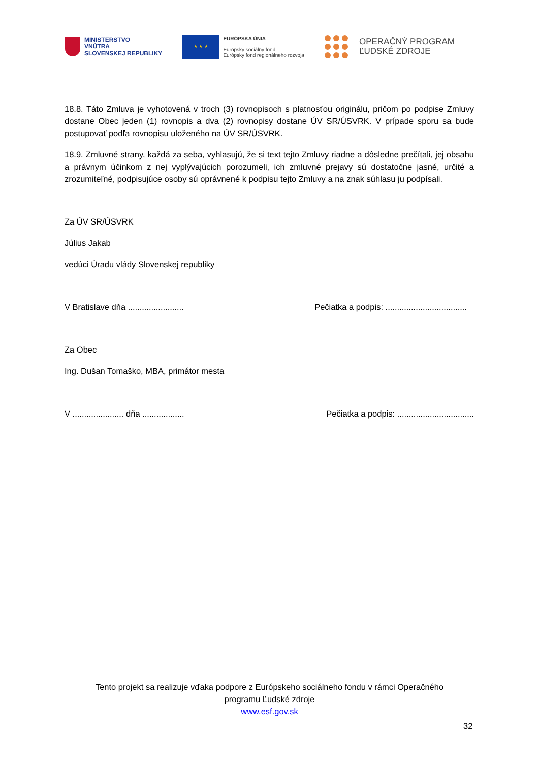MINISTERSTVO
VNÚTRA
SLOVENSKEJ REPUBLIKY
★ ★ ★
EURÓPSKA ÚNIA
Európsky sociálny fond
Európsky fond regionálneho rozvoja
OPERAČNÝ PROGRAM
ĽUDSKÉ ZDROJE
18.8. Táto Zmluva je vyhotovená v troch (3) rovnopisoch s platnosťou originálu, pričom po podpise Zmluvy dostane Obec jeden (1) rovnopis a dva (2) rovnopisy dostane ÚV SR/ÚSVRK. V prípade sporu sa bude postupovať podľa rovnopisu uloženého na ÚV SR/ÚSVRK.
18.9. Zmluvné strany, každá za seba, vyhlasujú, že si text tejto Zmluvy riadne a dôsledne prečítali, jej obsahu a právnym účinkom z nej vyplývajúcich porozumeli, ich zmluvné prejavy sú dostatočne jasné, určité a zrozumiteľné, podpisujúce osoby sú oprávnené k podpisu tejto Zmluvy a na znak súhlasu ju podpísali.
Za ÚV SR/ÚSVRK
Július Jakab
vedúci Úradu vlády Slovenskej republiky
V Bratislave dňa ........................ Pečiatka a podpis: ...................................
Za Obec
Ing. Dušan Tomaško, MBA, primátor mesta
V ...................... dňa .................. Pečiatka a podpis: .................................
Tento projekt sa realizuje vďaka podpore z Európskeho sociálneho fondu v rámci Operačného
programu Ľudské zdroje
www.esf.gov.sk
32